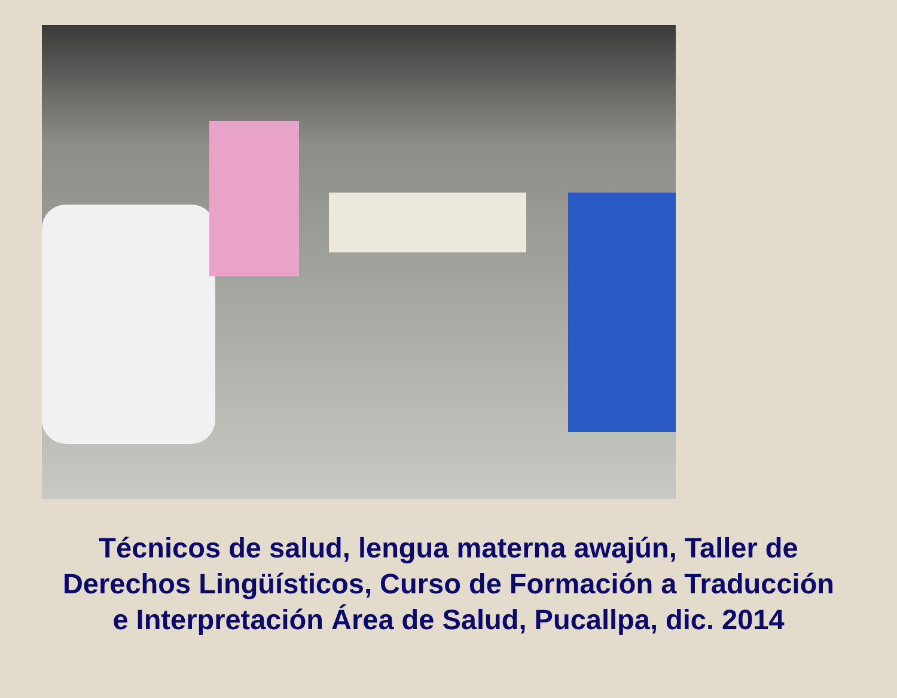Técnicos de salud, lengua materna awajún, Taller de
Derechos Lingüísticos, Curso de Formación a Traducción
e Interpretación Área de Salud, Pucallpa, dic. 2014